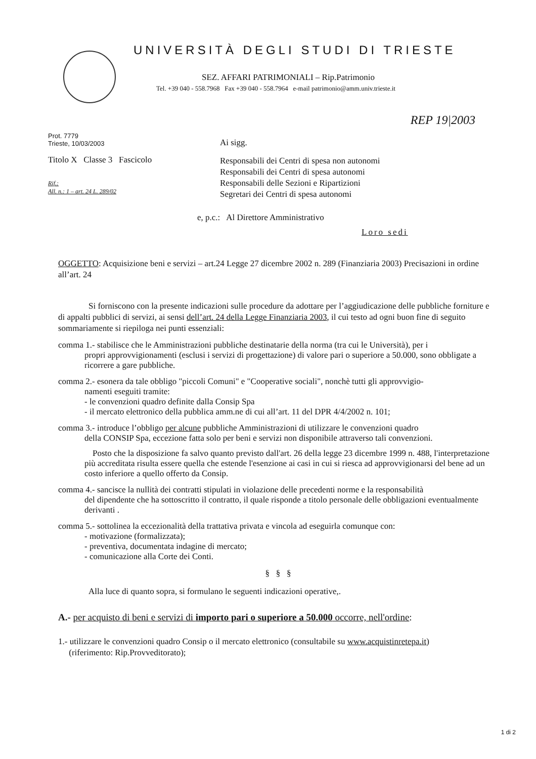UNIVERSITÀ DEGLI STUDI DI TRIESTE
SEZ. AFFARI PATRIMONIALI – Rip.Patrimonio
Tel. +39 040 - 558.7968 Fax +39 040 - 558.7964 e-mail patrimonio@amm.univ.trieste.it
REP 19|2003
Prot. 7779
Trieste, 10/03/2003
Titolo X Classe 3 Fascicolo
Rif.:
All. n.: 1 – art. 24 L. 289/02
Ai sigg.
Responsabili dei Centri di spesa non autonomi
Responsabili dei Centri di spesa autonomi
Responsabili delle Sezioni e Ripartizioni
Segretari dei Centri di spesa autonomi
e, p.c.: Al Direttore Amministrativo
Loro sedi
OGGETTO: Acquisizione beni e servizi – art.24 Legge 27 dicembre 2002 n. 289 (Finanziaria 2003) Precisazioni in ordine all’art. 24
Si forniscono con la presente indicazioni sulle procedure da adottare per l’aggiudicazione delle pubbliche forniture e di appalti pubblici di servizi, ai sensi dell’art. 24 della Legge Finanziaria 2003, il cui testo ad ogni buon fine di seguito sommariamente si riepiloga nei punti essenziali:
comma 1.- stabilisce che le Amministrazioni pubbliche destinatarie della norma (tra cui le Università), per i
propri approvvigionamenti (esclusi i servizi di progettazione) di valore pari o superiore a 50.000, sono obbligate a ricorrere a gare pubbliche.
comma 2.- esonera da tale obbligo "piccoli Comuni" e "Cooperative sociali", nonchè tutti gli approvvigio-
namenti eseguiti tramite:
- le convenzioni quadro definite dalla Consip Spa
- il mercato elettronico della pubblica amm.ne di cui all’art. 11 del DPR 4/4/2002 n. 101;
comma 3.- introduce l’obbligo per alcune pubbliche Amministrazioni di utilizzare le convenzioni quadro
della CONSIP Spa, eccezione fatta solo per beni e servizi non disponibile attraverso tali convenzioni.
Posto che la disposizione fa salvo quanto previsto dall'art. 26 della legge 23 dicembre 1999 n. 488, l'interpretazione più accreditata risulta essere quella che estende l'esenzione ai casi in cui si riesca ad approvvigionarsi del bene ad un costo inferiore a quello offerto da Consip.
comma 4.- sancisce la nullità dei contratti stipulati in violazione delle precedenti norme e la responsabilità
del dipendente che ha sottoscritto il contratto, il quale risponde a titolo personale delle obbligazioni eventualmente derivanti .
comma 5.- sottolinea la eccezionalità della trattativa privata e vincola ad eseguirla comunque con:
- motivazione (formalizzata);
- preventiva, documentata indagine di mercato;
- comunicazione alla Corte dei Conti.
§ § §
Alla luce di quanto sopra, si formulano le seguenti indicazioni operative,.
A.- per acquisto di beni e servizi di importo pari o superiore a 50.000 occorre, nell'ordine:
1.- utilizzare le convenzioni quadro Consip o il mercato elettronico (consultabile su www.acquistinretepa.it)
(riferimento: Rip.Provveditorato);
1 di 2